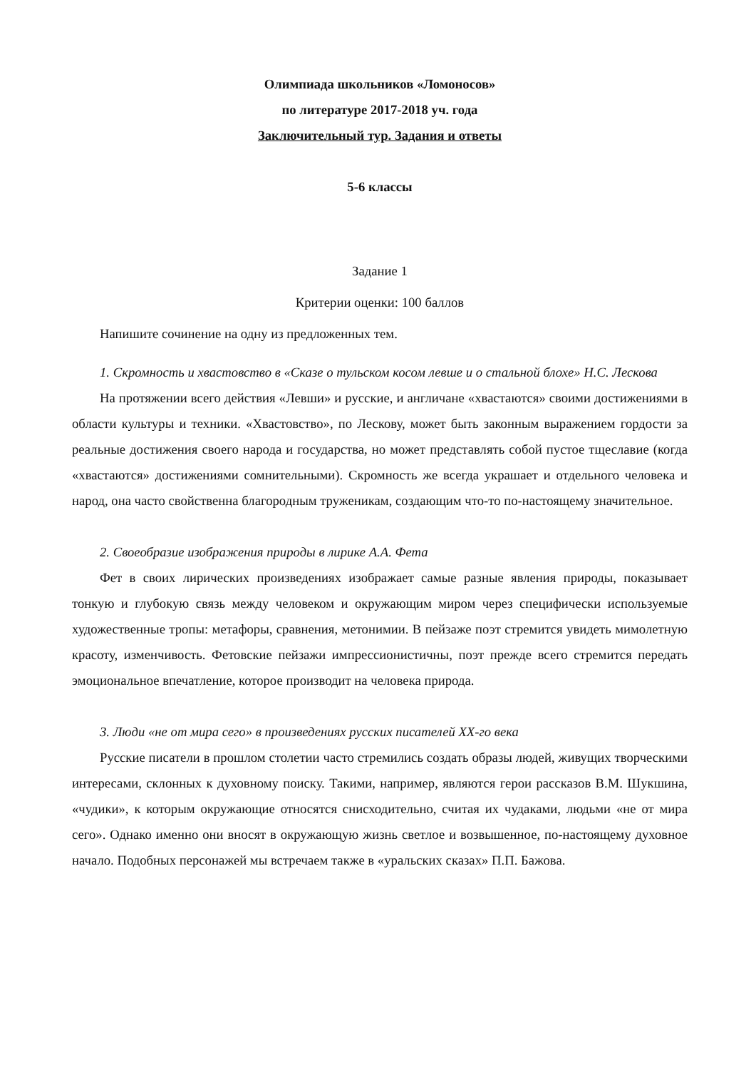Олимпиада школьников «Ломоносов»
по литературе 2017-2018 уч. года
Заключительный тур. Задания и ответы
5-6 классы
Задание 1
Критерии оценки: 100 баллов
Напишите сочинение на одну из предложенных тем.
1. Скромность и хвастовство в «Сказе о тульском косом левше и о стальной блохе» Н.С. Лескова
На протяжении всего действия «Левши» и русские, и англичане «хвастаются» своими достижениями в области культуры и техники. «Хвастовство», по Лескову, может быть законным выражением гордости за реальные достижения своего народа и государства, но может представлять собой пустое тщеславие (когда «хвастаются» достижениями сомнительными). Скромность же всегда украшает и отдельного человека и народ, она часто свойственна благородным труженикам, создающим что-то по-настоящему значительное.
2. Своеобразие изображения природы в лирике А.А. Фета
Фет в своих лирических произведениях изображает самые разные явления природы, показывает тонкую и глубокую связь между человеком и окружающим миром через специфически используемые художественные тропы: метафоры, сравнения, метонимии. В пейзаже поэт стремится увидеть мимолетную красоту, изменчивость. Фетовские пейзажи импрессионистичны, поэт прежде всего стремится передать эмоциональное впечатление, которое производит на человека природа.
3. Люди «не от мира сего» в произведениях русских писателей XX-го века
Русские писатели в прошлом столетии часто стремились создать образы людей, живущих творческими интересами, склонных к духовному поиску. Такими, например, являются герои рассказов В.М. Шукшина, «чудики», к которым окружающие относятся снисходительно, считая их чудаками, людьми «не от мира сего». Однако именно они вносят в окружающую жизнь светлое и возвышенное, по-настоящему духовное начало. Подобных персонажей мы встречаем также в «уральских сказах» П.П. Бажова.